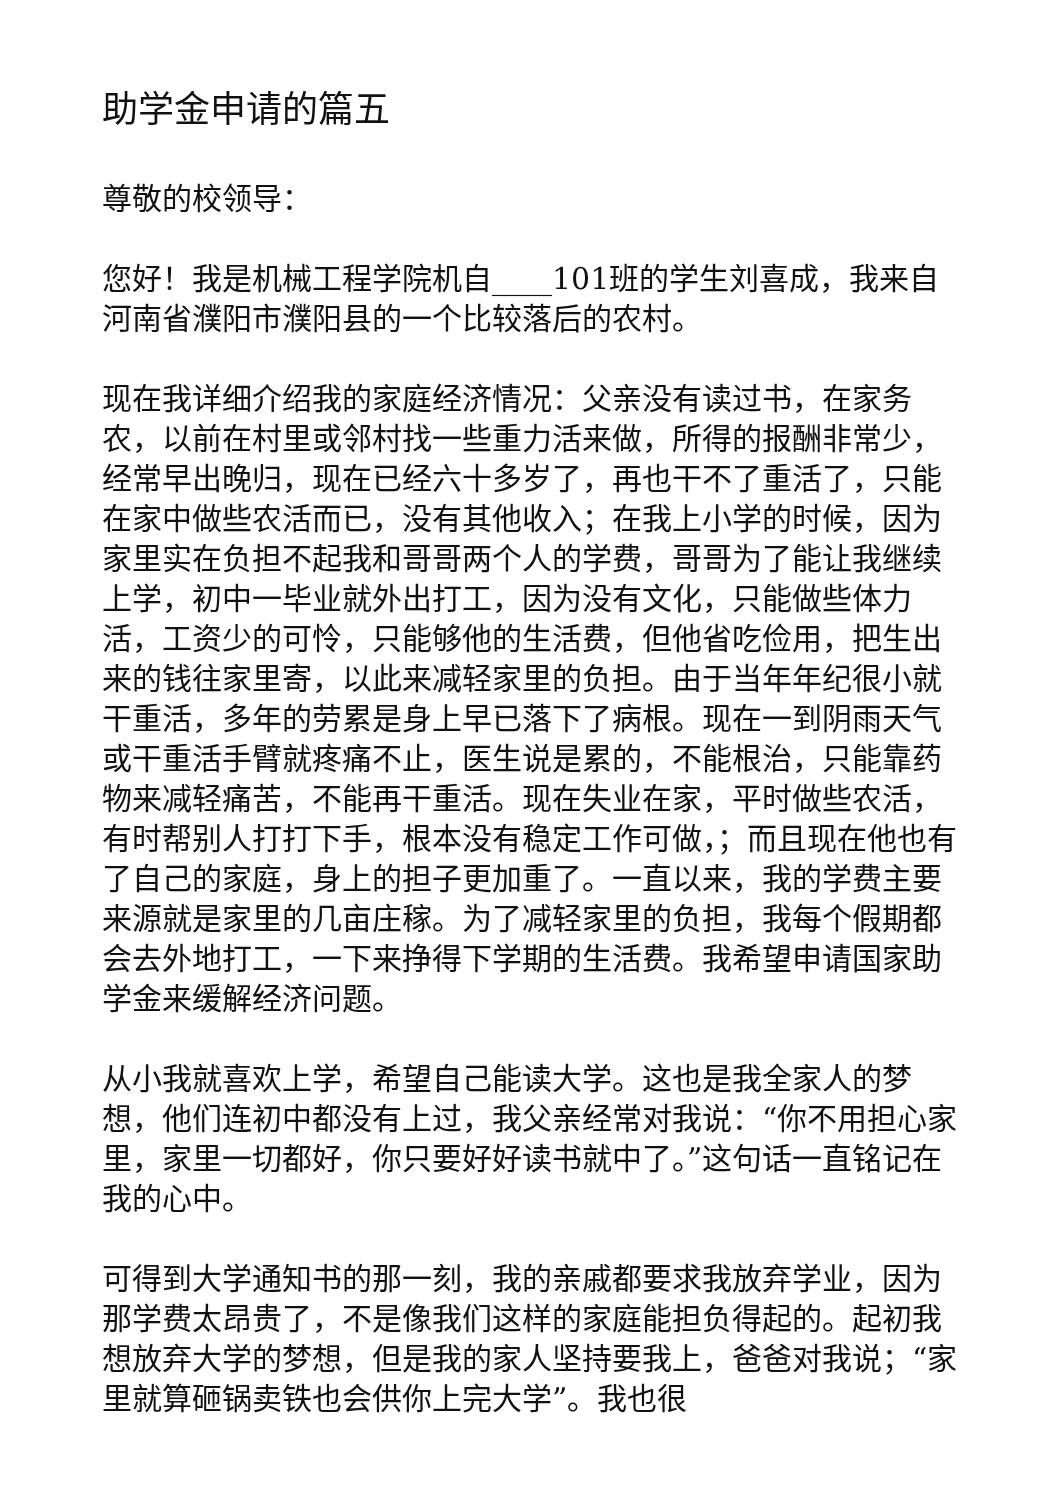助学金申请的篇五
尊敬的校领导：
您好！我是机械工程学院机自____101班的学生刘喜成，我来自河南省濮阳市濮阳县的一个比较落后的农村。
现在我详细介绍我的家庭经济情况：父亲没有读过书，在家务农，以前在村里或邻村找一些重力活来做，所得的报酬非常少，经常早出晚归，现在已经六十多岁了，再也干不了重活了，只能在家中做些农活而已，没有其他收入；在我上小学的时候，因为家里实在负担不起我和哥哥两个人的学费，哥哥为了能让我继续上学，初中一毕业就外出打工，因为没有文化，只能做些体力活，工资少的可怜，只能够他的生活费，但他省吃俭用，把生出来的钱往家里寄，以此来减轻家里的负担。由于当年年纪很小就干重活，多年的劳累是身上早已落下了病根。现在一到阴雨天气或干重活手臂就疼痛不止，医生说是累的，不能根治，只能靠药物来减轻痛苦，不能再干重活。现在失业在家，平时做些农活，有时帮别人打打下手，根本没有稳定工作可做，；而且现在他也有了自己的家庭，身上的担子更加重了。一直以来，我的学费主要来源就是家里的几亩庄稼。为了减轻家里的负担，我每个假期都会去外地打工，一下来挣得下学期的生活费。我希望申请国家助学金来缓解经济问题。
从小我就喜欢上学，希望自己能读大学。这也是我全家人的梦想，他们连初中都没有上过，我父亲经常对我说：“你不用担心家里，家里一切都好，你只要好好读书就中了。”这句话一直铭记在我的心中。
可得到大学通知书的那一刻，我的亲戚都要求我放弃学业，因为那学费太昂贵了，不是像我们这样的家庭能担负得起的。起初我想放弃大学的梦想，但是我的家人坚持要我上，爸爸对我说；“家里就算砸锅卖铁也会供你上完大学”。我也很